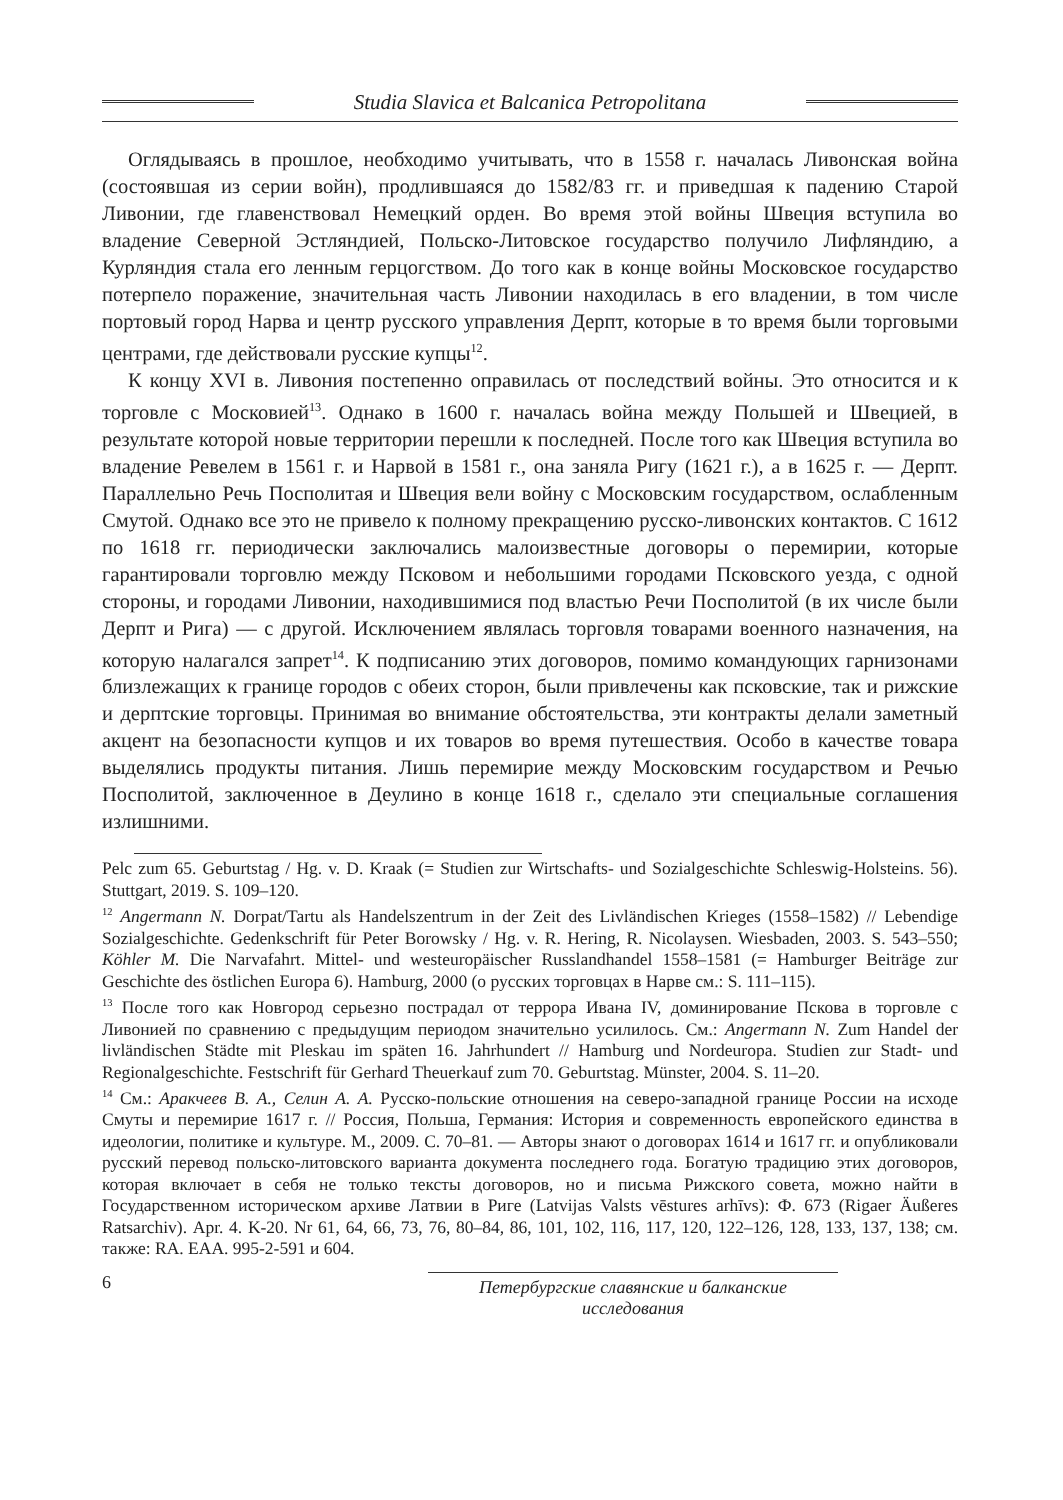Studia Slavica et Balcanica Petropolitana
Оглядываясь в прошлое, необходимо учитывать, что в 1558 г. началась Ливонская война (состоявшая из серии войн), продлившаяся до 1582/83 гг. и приведшая к падению Старой Ливонии, где главенствовал Немецкий орден. Во время этой войны Швеция вступила во владение Северной Эстляндией, Польско-Литовское государство получило Лифляндию, а Курляндия стала его ленным герцогством. До того как в конце войны Московское государство потерпело поражение, значительная часть Ливонии находилась в его владении, в том числе портовый город Нарва и центр русского управления Дерпт, которые в то время были торговыми центрами, где действовали русские купцы<sup>12</sup>.
К концу XVI в. Ливония постепенно оправилась от последствий войны. Это относится и к торговле с Московией<sup>13</sup>. Однако в 1600 г. началась война между Польшей и Швецией, в результате которой новые территории перешли к последней. После того как Швеция вступила во владение Ревелем в 1561 г. и Нарвой в 1581 г., она заняла Ригу (1621 г.), а в 1625 г. — Дерпт. Параллельно Речь Посполитая и Швеция вели войну с Московским государством, ослабленным Смутой. Однако все это не привело к полному прекращению русско-ливонских контактов. С 1612 по 1618 гг. периодически заключались малоизвестные договоры о перемирии, которые гарантировали торговлю между Псковом и небольшими городами Псковского уезда, с одной стороны, и городами Ливонии, находившимися под властью Речи Посполитой (в их числе были Дерпт и Рига) — с другой. Исключением являлась торговля товарами военного назначения, на которую налагался запрет<sup>14</sup>. К подписанию этих договоров, помимо командующих гарнизонами близлежащих к границе городов с обеих сторон, были привлечены как псковские, так и рижские и дерптские торговцы. Принимая во внимание обстоятельства, эти контракты делали заметный акцент на безопасности купцов и их товаров во время путешествия. Особо в качестве товара выделялись продукты питания. Лишь перемирие между Московским государством и Речью Посполитой, заключенное в Деулино в конце 1618 г., сделало эти специальные соглашения излишними.
Pelc zum 65. Geburtstag / Hg. v. D. Kraak (= Studien zur Wirtschafts- und Sozialgeschichte Schleswig-Holsteins. 56). Stuttgart, 2019. S. 109–120.
<sup>12</sup> Angermann N. Dorpat/Tartu als Handelszentrum in der Zeit des Livländischen Krieges (1558–1582) // Lebendige Sozialgeschichte. Gedenkschrift für Peter Borowsky / Hg. v. R. Hering, R. Nicolaysen. Wiesbaden, 2003. S. 543–550; Köhler M. Die Narvafahrt. Mittel- und westeuropäischer Russlandhandel 1558–1581 (= Hamburger Beiträge zur Geschichte des östlichen Europa 6). Hamburg, 2000 (о русских торговцах в Нарве см.: S. 111–115).
<sup>13</sup> После того как Новгород серьезно пострадал от террора Ивана IV, доминирование Пскова в торговле с Ливонией по сравнению с предыдущим периодом значительно усилилось. См.: Angermann N. Zum Handel der livländischen Städte mit Pleskau im späten 16. Jahrhundert // Hamburg und Nordeuropa. Studien zur Stadt- und Regionalgeschichte. Festschrift für Gerhard Theuerkauf zum 70. Geburtstag. Münster, 2004. S. 11–20.
<sup>14</sup> См.: Аракчеев В. А., Селин А. А. Русско-польские отношения на северо-западной границе России на исходе Смуты и перемирие 1617 г. // Россия, Польша, Германия: История и современность европейского единства в идеологии, политике и культуре. М., 2009. С. 70–81. — Авторы знают о договорах 1614 и 1617 гг. и опубликовали русский перевод польско-литовского варианта документа последнего года. Богатую традицию этих договоров, которая включает в себя не только тексты договоров, но и письма Рижского совета, можно найти в Государственном историческом архиве Латвии в Риге (Latvijas Valsts vēstures arhīvs): Ф. 673 (Rigaer Äußeres Ratsarchiv). Apr. 4. K-20. Nr 61, 64, 66, 73, 76, 80–84, 86, 101, 102, 116, 117, 120, 122–126, 128, 133, 137, 138; см. также: RA. EAA. 995-2-591 и 604.
6 Петербургские славянские и балканские исследования